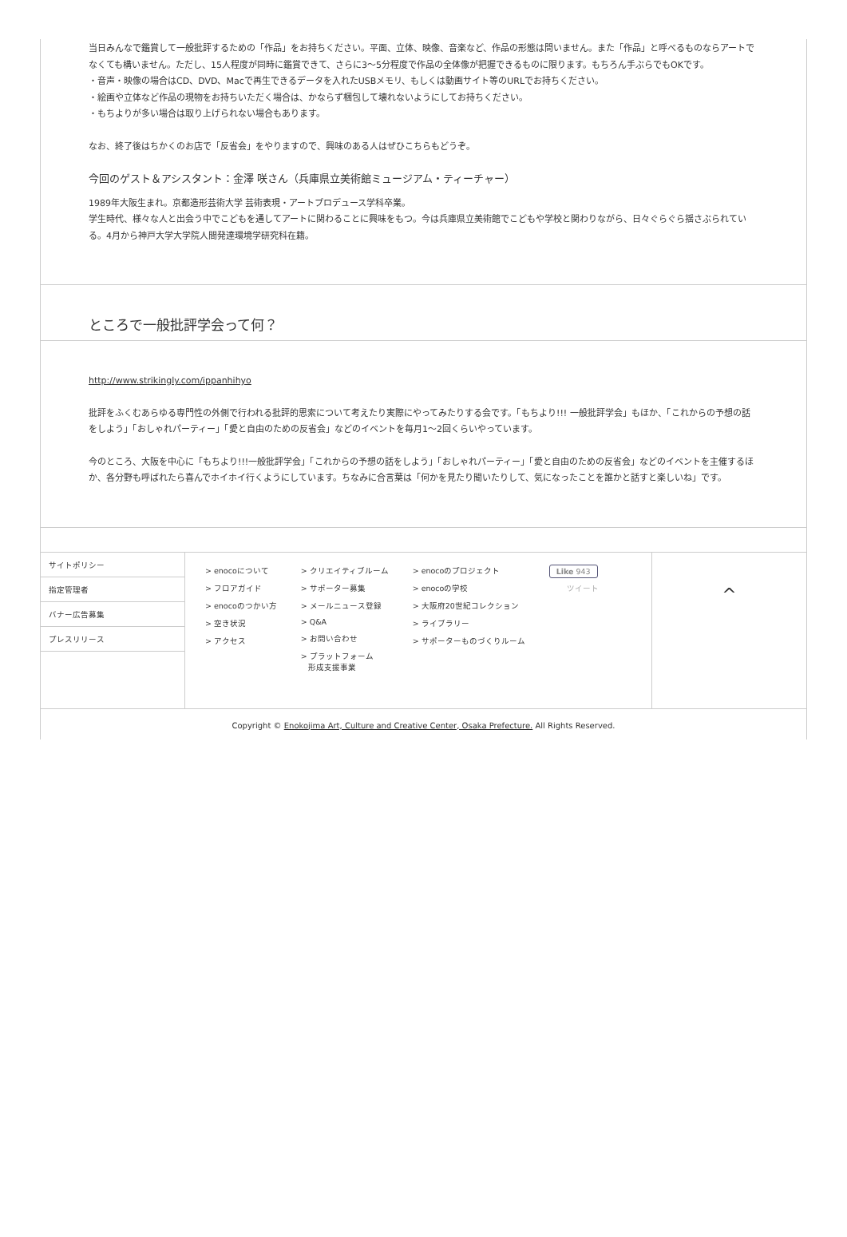当日みんなで鑑賞して一般批評するための「作品」をお持ちください。平面、立体、映像、音楽など、作品の形態は問いません。また「作品」と呼べるものならアートでなくても構いません。ただし、15人程度が同時に鑑賞できて、さらに3〜5分程度で作品の全体像が把握できるものに限ります。もちろん手ぶらでもOKです。
・音声・映像の場合はCD、DVD、Macで再生できるデータを入れたUSBメモリ、もしくは動画サイト等のURLでお持ちください。
・絵画や立体など作品の現物をお持ちいただく場合は、かならず梱包して壊れないようにしてお持ちください。
・もちよりが多い場合は取り上げられない場合もあります。
なお、終了後はちかくのお店で「反省会」をやりますので、興味のある人はぜひこちらもどうぞ。
今回のゲスト＆アシスタント：金澤 咲さん（兵庫県立美術館ミュージアム・ティーチャー）
1989年大阪生まれ。京都造形芸術大学 芸術表現・アートプロデュース学科卒業。
学生時代、様々な人と出会う中でこどもを通してアートに関わることに興味をもつ。今は兵庫県立美術館でこどもや学校と関わりながら、日々ぐらぐら揺さぶられている。4月から神戸大学大学院人間発達環境学研究科在籍。
ところで一般批評学会って何？
http://www.strikingly.com/ippanhihyo
批評をふくむあらゆる専門性の外側で行われる批評的思索について考えたり実際にやってみたりする会です。「もちより!!! 一般批評学会」もほか、「これからの予想の話をしよう」「おしゃれパーティー」「愛と自由のための反省会」などのイベントを毎月1〜2回くらいやっています。
今のところ、大阪を中心に「もちより!!!一般批評学会」「これからの予想の話をしよう」「おしゃれパーティー」「愛と自由のための反省会」などのイベントを主催するほか、各分野も呼ばれたら喜んでホイホイ行くようにしています。ちなみに合言葉は「何かを見たり聞いたりして、気になったことを誰かと話すと楽しいね」です。
サイトポリシー
指定管理者
バナー広告募集
プレスリリース
> enocoについて
> フロアガイド
> enocoのつかい方
> 空き状況
> アクセス
> クリエイティブルーム
> サポーター募集
> メールニュース登録
> Q&A
> お問い合わせ
> プラットフォーム
形成支援事業
> enocoのプロジェクト
> enocoの学校
> 大阪府20世紀コレクション
> ライブラリー
> サポーターものづくりルーム
Like 943
ツイート
^
Copyright © Enokojima Art, Culture and Creative Center, Osaka Prefecture. All Rights Reserved.